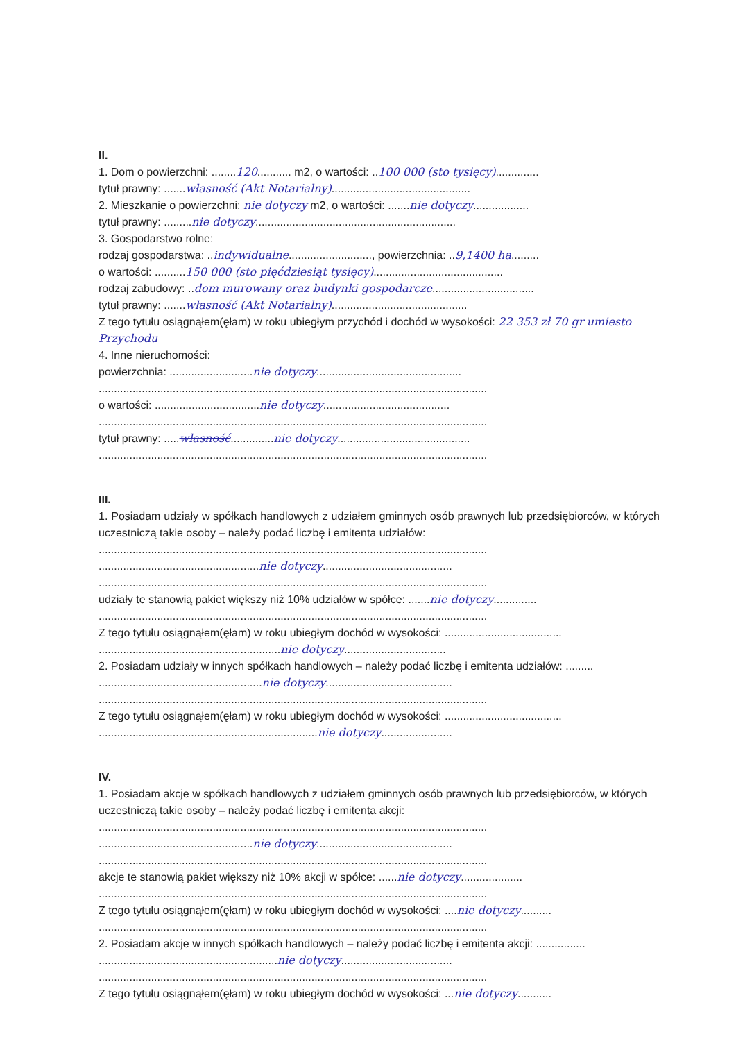II.
1. Dom o powierzchni: ........120........... m2, o wartości: ..100 000 (sto tysięcy)..............
tytuł prawny: .......własność (Akt Notarialny).............................................
2. Mieszkanie o powierzchni: nie dotyczy m2, o wartości: .......nie dotyczy..................
tytuł prawny: .........nie dotyczy.................................................................
3. Gospodarstwo rolne:
rodzaj gospodarstwa: ..indywidualne..........................., powierzchnia: ..9,1400 ha.........
o wartości: ..........150 000 (sto pięćdziesiąt tysięcy)..........................................
rodzaj zabudowy: ..dom murowany oraz budynki gospodarcze.................................
tytuł prawny: .......własność (Akt Notarialny)............................................
Z tego tytułu osiągnąłem(ęłam) w roku ubiegłym przychód i dochód w wysokości: 22 353 zł 70 gr umiesto Przychodu
4. Inne nieruchomości:
powierzchnia: ...........................nie dotyczy...............................................
..............................................................................................................................
o wartości: ..................................nie dotyczy.........................................
..............................................................................................................................
tytuł prawny: .....własność..............nie dotyczy...........................................
..............................................................................................................................
III.
1. Posiadam udziały w spółkach handlowych z udziałem gminnych osób prawnych lub przedsiębiorców, w których uczestniczą takie osoby – należy podać liczbę i emitenta udziałów:
..............................................................................................................................
....................................................nie dotyczy..........................................
..............................................................................................................................
udziały te stanowią pakiet większy niż 10% udziałów w spółce: .......nie dotyczy..............
..............................................................................................................................
Z tego tytułu osiągnąłem(ęłam) w roku ubiegłym dochód w wysokości: ......................................
...........................................................nie dotyczy.................................
2. Posiadam udziały w innych spółkach handlowych – należy podać liczbę i emitenta udziałów: .........
.....................................................nie dotyczy.........................................
..............................................................................................................................
Z tego tytułu osiągnąłem(ęłam) w roku ubiegłym dochód w wysokości: ......................................
.......................................................................nie dotyczy.......................
IV.
1. Posiadam akcje w spółkach handlowych z udziałem gminnych osób prawnych lub przedsiębiorców, w których uczestniczą takie osoby – należy podać liczbę i emitenta akcji:
..............................................................................................................................
..................................................nie dotyczy............................................
..............................................................................................................................
akcje te stanowią pakiet większy niż 10% akcji w spółce: ......nie dotyczy....................
..............................................................................................................................
Z tego tytułu osiągnąłem(ęłam) w roku ubiegłym dochód w wysokości: ....nie dotyczy..........
..............................................................................................................................
2. Posiadam akcje w innych spółkach handlowych – należy podać liczbę i emitenta akcji: ................
..........................................................nie dotyczy....................................
..............................................................................................................................
Z tego tytułu osiągnąłem(ęłam) w roku ubiegłym dochód w wysokości: ...nie dotyczy...........